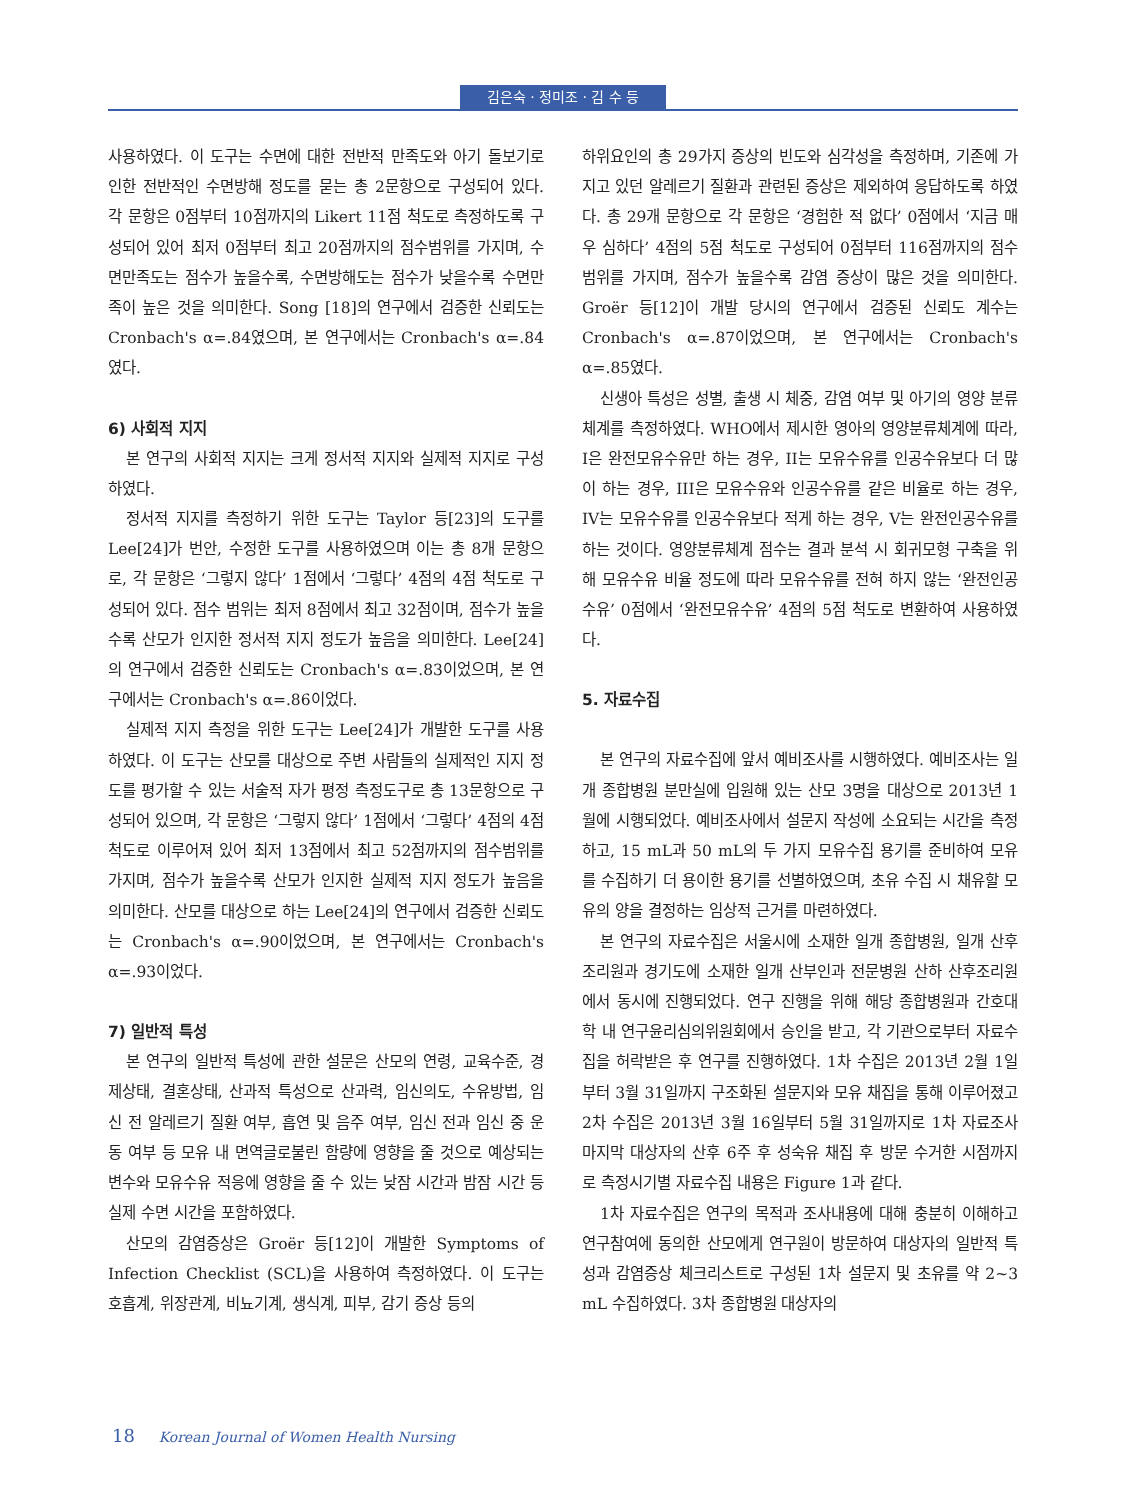김은숙 · 정미조 · 김 수 등
사용하였다. 이 도구는 수면에 대한 전반적 만족도와 아기 돌보기로 인한 전반적인 수면방해 정도를 묻는 총 2문항으로 구성되어 있다. 각 문항은 0점부터 10점까지의 Likert 11점 척도로 측정하도록 구성되어 있어 최저 0점부터 최고 20점까지의 점수범위를 가지며, 수면만족도는 점수가 높을수록, 수면방해도는 점수가 낮을수록 수면만족이 높은 것을 의미한다. Song [18]의 연구에서 검증한 신뢰도는 Cronbach's α=.84였으며, 본 연구에서는 Cronbach's α=.84였다.
6) 사회적 지지
본 연구의 사회적 지지는 크게 정서적 지지와 실제적 지지로 구성하였다.
정서적 지지를 측정하기 위한 도구는 Taylor 등[23]의 도구를 Lee[24]가 번안, 수정한 도구를 사용하였으며 이는 총 8개 문항으로, 각 문항은 ‘그렇지 않다’ 1점에서 ‘그렇다’ 4점의 4점 척도로 구성되어 있다. 점수 범위는 최저 8점에서 최고 32점이며, 점수가 높을수록 산모가 인지한 정서적 지지 정도가 높음을 의미한다. Lee[24]의 연구에서 검증한 신뢰도는 Cronbach's α=.83이었으며, 본 연구에서는 Cronbach's α=.86이었다.
실제적 지지 측정을 위한 도구는 Lee[24]가 개발한 도구를 사용하였다. 이 도구는 산모를 대상으로 주변 사람들의 실제적인 지지 정도를 평가할 수 있는 서술적 자가 평정 측정도구로 총 13문항으로 구성되어 있으며, 각 문항은 ‘그렇지 않다’ 1점에서 ‘그렇다’ 4점의 4점 척도로 이루어져 있어 최저 13점에서 최고 52점까지의 점수범위를 가지며, 점수가 높을수록 산모가 인지한 실제적 지지 정도가 높음을 의미한다. 산모를 대상으로 하는 Lee[24]의 연구에서 검증한 신뢰도는 Cronbach's α=.90이었으며, 본 연구에서는 Cronbach's α=.93이었다.
7) 일반적 특성
본 연구의 일반적 특성에 관한 설문은 산모의 연령, 교육수준, 경제상태, 결혼상태, 산과적 특성으로 산과력, 임신의도, 수유방법, 임신 전 알레르기 질환 여부, 흡연 및 음주 여부, 임신 전과 임신 중 운동 여부 등 모유 내 면역글로불린 함량에 영향을 줄 것으로 예상되는 변수와 모유수유 적응에 영향을 줄 수 있는 낮잠 시간과 밤잠 시간 등 실제 수면 시간을 포함하였다.
산모의 감염증상은 Groër 등[12]이 개발한 Symptoms of Infection Checklist (SCL)을 사용하여 측정하였다. 이 도구는 호흡계, 위장관계, 비뇨기계, 생식계, 피부, 감기 증상 등의
하위요인의 총 29가지 증상의 빈도와 심각성을 측정하며, 기존에 가지고 있던 알레르기 질환과 관련된 증상은 제외하여 응답하도록 하였다. 총 29개 문항으로 각 문항은 ‘경험한 적 없다’ 0점에서 ‘지금 매우 심하다’ 4점의 5점 척도로 구성되어 0점부터 116점까지의 점수 범위를 가지며, 점수가 높을수록 감염 증상이 많은 것을 의미한다. Groër 등[12]이 개발 당시의 연구에서 검증된 신뢰도 계수는 Cronbach's α=.87이었으며, 본 연구에서는 Cronbach's α=.85였다.
신생아 특성은 성별, 출생 시 체중, 감염 여부 및 아기의 영양 분류체계를 측정하였다. WHO에서 제시한 영아의 영양분류체계에 따라, I은 완전모유수유만 하는 경우, II는 모유수유를 인공수유보다 더 많이 하는 경우, III은 모유수유와 인공수유를 같은 비율로 하는 경우, IV는 모유수유를 인공수유보다 적게 하는 경우, V는 완전인공수유를 하는 것이다. 영양분류체계 점수는 결과 분석 시 회귀모형 구축을 위해 모유수유 비율 정도에 따라 모유수유를 전혀 하지 않는 ‘완전인공수유’ 0점에서 ‘완전모유수유’ 4점의 5점 척도로 변환하여 사용하였다.
5. 자료수집
본 연구의 자료수집에 앞서 예비조사를 시행하였다. 예비조사는 일개 종합병원 분만실에 입원해 있는 산모 3명을 대상으로 2013년 1월에 시행되었다. 예비조사에서 설문지 작성에 소요되는 시간을 측정하고, 15 mL과 50 mL의 두 가지 모유수집 용기를 준비하여 모유를 수집하기 더 용이한 용기를 선별하였으며, 초유 수집 시 채유할 모유의 양을 결정하는 임상적 근거를 마련하였다.
본 연구의 자료수집은 서울시에 소재한 일개 종합병원, 일개 산후조리원과 경기도에 소재한 일개 산부인과 전문병원 산하 산후조리원에서 동시에 진행되었다. 연구 진행을 위해 해당 종합병원과 간호대학 내 연구윤리심의위원회에서 승인을 받고, 각 기관으로부터 자료수집을 허락받은 후 연구를 진행하였다. 1차 수집은 2013년 2월 1일부터 3월 31일까지 구조화된 설문지와 모유 채집을 통해 이루어졌고 2차 수집은 2013년 3월 16일부터 5월 31일까지로 1차 자료조사 마지막 대상자의 산후 6주 후 성숙유 채집 후 방문 수거한 시점까지로 측정시기별 자료수집 내용은 Figure 1과 같다.
1차 자료수집은 연구의 목적과 조사내용에 대해 충분히 이해하고 연구참여에 동의한 산모에게 연구원이 방문하여 대상자의 일반적 특성과 감염증상 체크리스트로 구성된 1차 설문지 및 초유를 약 2~3 mL 수집하였다. 3차 종합병원 대상자의
18 Korean Journal of Women Health Nursing